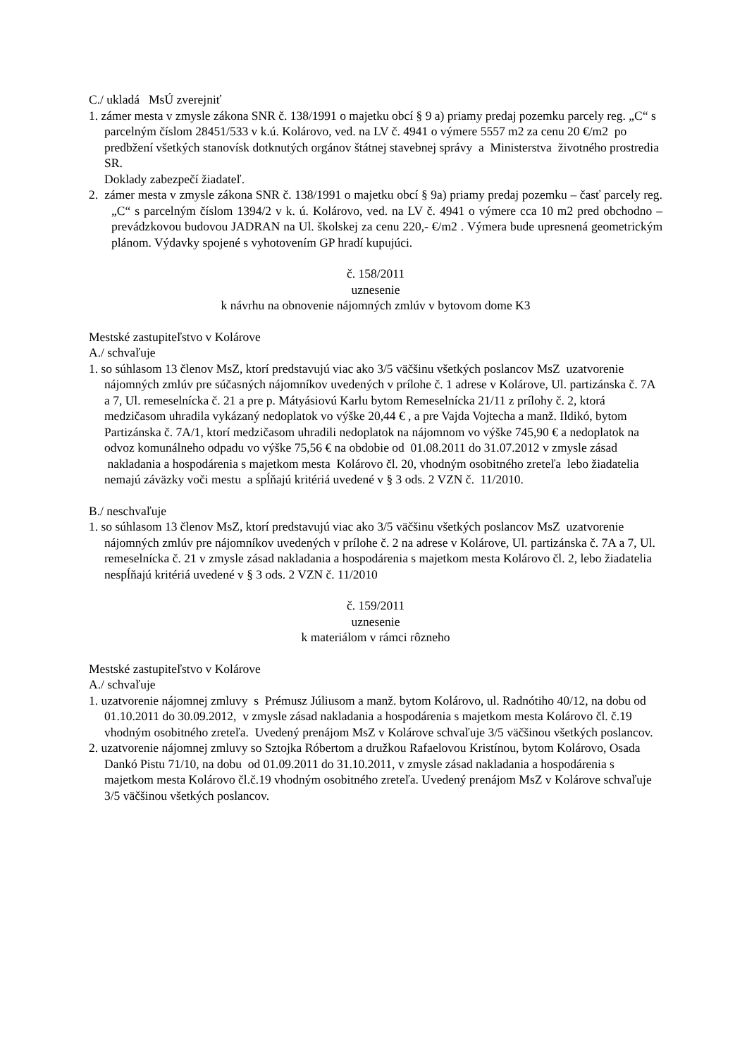C./ ukladá MsÚ zverejniť
1. zámer mesta v zmysle zákona SNR č. 138/1991 o majetku obcí § 9 a) priamy predaj pozemku parcely reg. „C“ s parcelným číslom 28451/533 v k.ú. Kolárovo, ved. na LV č. 4941 o výmere 5557 m2 za cenu 20 €/m2 po predbžení všetkých stanovísk dotknutých orgánov štátnej stavebnej správy a Ministerstva životného prostredia SR.
Doklady zabezpečí žiadateľ.
2. zámer mesta v zmysle zákona SNR č. 138/1991 o majetku obcí § 9a) priamy predaj pozemku – časť parcely reg. „C“ s parcelným číslom 1394/2 v k. ú. Kolárovo, ved. na LV č. 4941 o výmere cca 10 m2 pred obchodno – prevádzkovou budovou JADRAN na Ul. školskej za cenu 220,- €/m2 . Výmera bude upresnená geometrickým plánom. Výdavky spojené s vyhotovením GP hradí kupujúci.
č. 158/2011
uznesenie
k návrhu na obnovenie nájomných zmlúv v bytovom dome K3
Mestské zastupiteľstvo v Kolárove
A./ schvaľuje
1. so súhlasom 13 členov MsZ, ktorí predstavujú viac ako 3/5 väčšinu všetkých poslancov MsZ uzatvorenie nájomných zmlúv pre súčasných nájomníkov uvedených v prílohe č. 1 adrese v Kolárove, Ul. partizánska č. 7A a 7, Ul. remeselnícka č. 21 a pre p. Mátyásiovú Karlu bytom Remeselnícka 21/11 z prílohy č. 2, ktorá medzičasom uhradila vykázaný nedoplatok vo výške 20,44 € , a pre Vajda Vojtecha a manž. Ildikó, bytom Partizánska č. 7A/1, ktorí medzičasom uhradili nedoplatok na nájomnom vo výške 745,90 € a nedoplatok na odvoz komunálneho odpadu vo výške 75,56 € na obdobie od 01.08.2011 do 31.07.2012 v zmysle zásad nakladania a hospodárenia s majetkom mesta Kolárovo čl. 20, vhodným osobitného zreteľa lebo žiadatelia nemajú záväzky voči mestu a spĺňajú kritériá uvedené v § 3 ods. 2 VZN č. 11/2010.
B./ neschvaľuje
1. so súhlasom 13 členov MsZ, ktorí predstavujú viac ako 3/5 väčšinu všetkých poslancov MsZ uzatvorenie nájomných zmlúv pre nájomníkov uvedených v prílohe č. 2 na adrese v Kolárove, Ul. partizánska č. 7A a 7, Ul. remeselnícka č. 21 v zmysle zásad nakladania a hospodárenia s majetkom mesta Kolárovo čl. 2, lebo žiadatelia nespĺňajú kritériá uvedené v § 3 ods. 2 VZN č. 11/2010
č. 159/2011
uznesenie
k materiálom v rámci rôzneho
Mestské zastupiteľstvo v Kolárove
A./ schvaľuje
1. uzatvorenie nájomnej zmluvy s Prémusz Júliusom a manž. bytom Kolárovo, ul. Radnótiho 40/12, na dobu od 01.10.2011 do 30.09.2012, v zmysle zásad nakladania a hospodárenia s majetkom mesta Kolárovo čl. č.19 vhodným osobitného zreteľa. Uvedený prenájom MsZ v Kolárove schvaľuje 3/5 väčšinou všetkých poslancov.
2. uzatvorenie nájomnej zmluvy so Sztojka Róbertom a družkou Rafaelovou Kristínou, bytom Kolárovo, Osada Dankó Pistu 71/10, na dobu od 01.09.2011 do 31.10.2011, v zmysle zásad nakladania a hospodárenia s majetkom mesta Kolárovo čl.č.19 vhodným osobitného zreteľa. Uvedený prenájom MsZ v Kolárove schvaľuje 3/5 väčšinou všetkých poslancov.